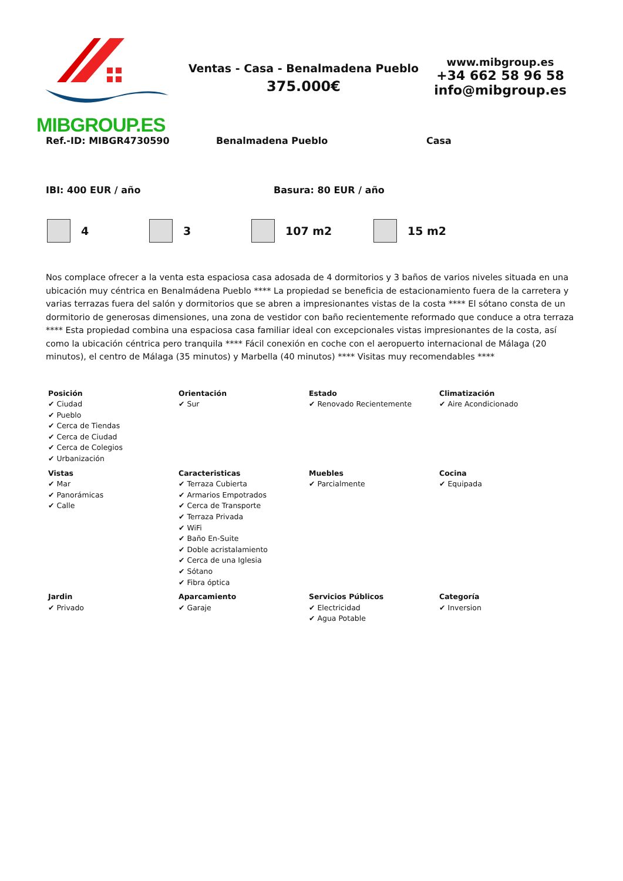MIBGROUP.ES
Ventas - Casa - Benalmadena Pueblo
375.000€
www.mibgroup.es
+34 662 58 96 58
info@mibgroup.es
Ref.-ID: MIBGR4730590 Benalmadena Pueblo Casa
IBI: 400 EUR / año Basura: 80 EUR / año
4 3 107 m2 15 m2
Nos complace ofrecer a la venta esta espaciosa casa adosada de 4 dormitorios y 3 baños de varios niveles situada en una ubicación muy céntrica en Benalmádena Pueblo **** La propiedad se beneficia de estacionamiento fuera de la carretera y varias terrazas fuera del salón y dormitorios que se abren a impresionantes vistas de la costa **** El sótano consta de un dormitorio de generosas dimensiones, una zona de vestidor con baño recientemente reformado que conduce a otra terraza **** Esta propiedad combina una espaciosa casa familiar ideal con excepcionales vistas impresionantes de la costa, así como la ubicación céntrica pero tranquila **** Fácil conexión en coche con el aeropuerto internacional de Málaga (20 minutos), el centro de Málaga (35 minutos) y Marbella (40 minutos) **** Visitas muy recomendables ****
| Posición ✔ Ciudad ✔ Pueblo ✔ Cerca de Tiendas ✔ Cerca de Ciudad ✔ Cerca de Colegios ✔ Urbanización | Orientación ✔ Sur | Estado ✔ Renovado Recientemente | Climatización ✔ Aire Acondicionado |
| Vistas ✔ Mar ✔ Panorámicas ✔ Calle | Caracteristicas ✔ Terraza Cubierta ✔ Armarios Empotrados ✔ Cerca de Transporte ✔ Terraza Privada ✔ WiFi ✔ Baño En-Suite ✔ Doble acristalamiento ✔ Cerca de una Iglesia ✔ Sótano ✔ Fibra óptica | Muebles ✔ Parcialmente | Cocina ✔ Equipada |
| Jardin ✔ Privado | Aparcamiento ✔ Garaje | Servicios Públicos ✔ Electricidad ✔ Agua Potable | Categoría ✔ Inversion |